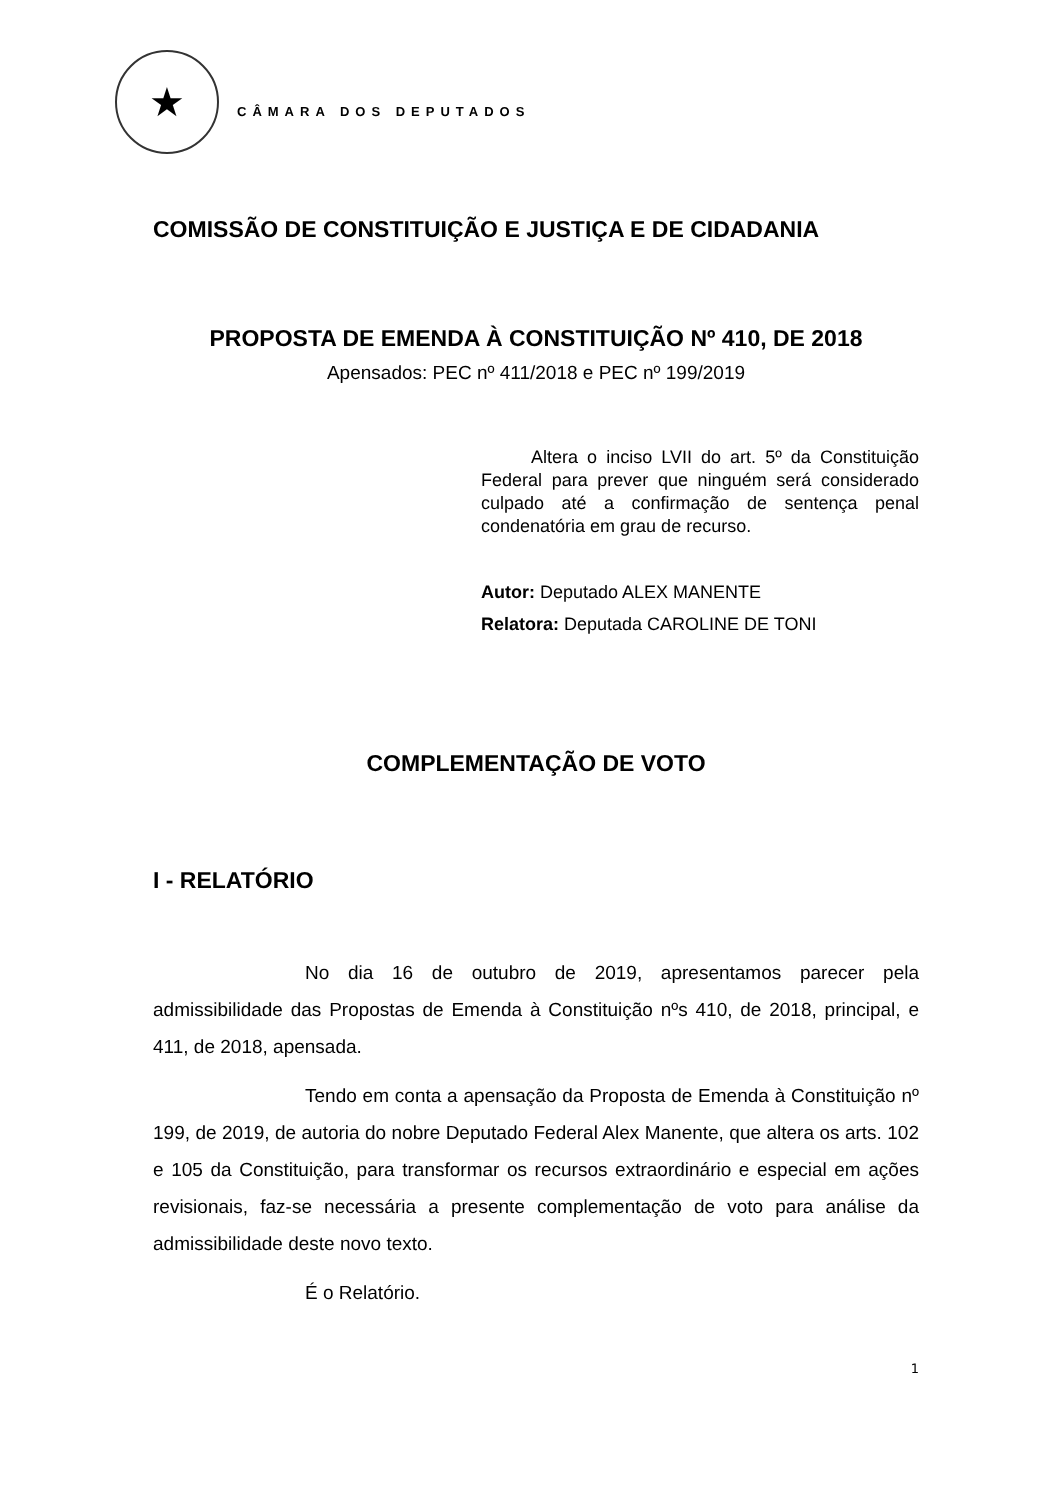★
CÂMARA DOS DEPUTADOS
COMISSÃO DE CONSTITUIÇÃO E JUSTIÇA E DE CIDADANIA
PROPOSTA DE EMENDA À CONSTITUIÇÃO Nº 410, DE 2018
Apensados: PEC nº 411/2018 e PEC nº 199/2019
Altera o inciso LVII do art. 5º da Constituição Federal para prever que ninguém será considerado culpado até a confirmação de sentença penal condenatória em grau de recurso.
Autor: Deputado ALEX MANENTE
Relatora: Deputada CAROLINE DE TONI
COMPLEMENTAÇÃO DE VOTO
I - RELATÓRIO
No dia 16 de outubro de 2019, apresentamos parecer pela admissibilidade das Propostas de Emenda à Constituição nºs 410, de 2018, principal, e 411, de 2018, apensada.
Tendo em conta a apensação da Proposta de Emenda à Constituição nº 199, de 2019, de autoria do nobre Deputado Federal Alex Manente, que altera os arts. 102 e 105 da Constituição, para transformar os recursos extraordinário e especial em ações revisionais, faz-se necessária a presente complementação de voto para análise da admissibilidade deste novo texto.
É o Relatório.
1